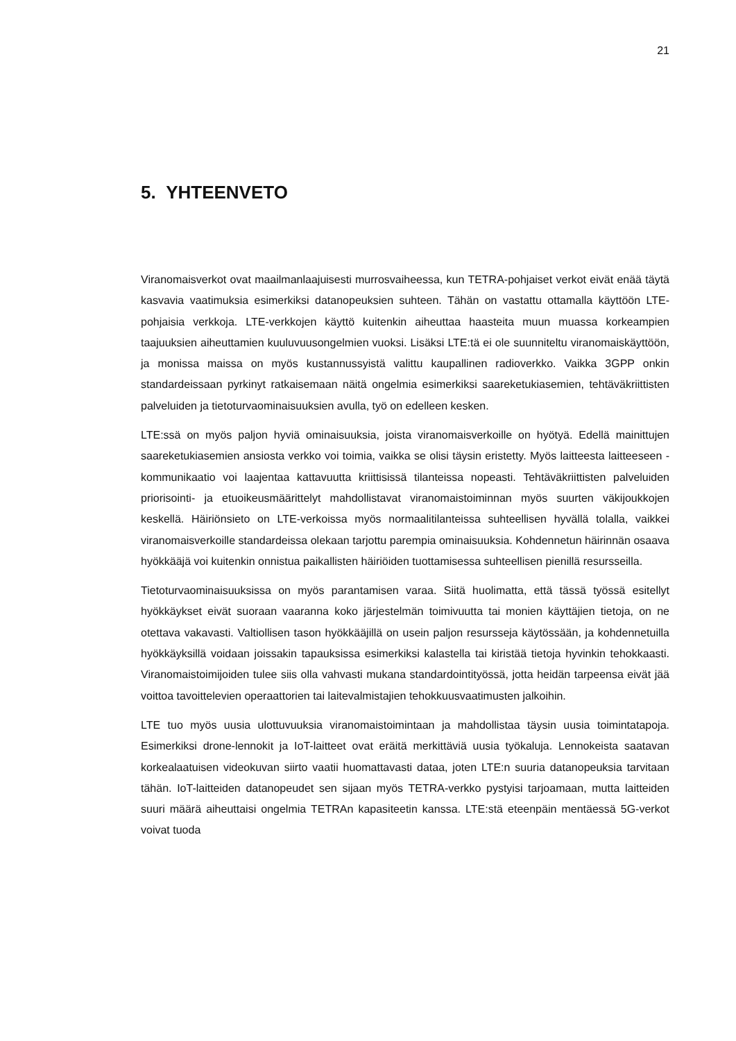21
5. YHTEENVETO
Viranomaisverkot ovat maailmanlaajuisesti murrosvaiheessa, kun TETRA-pohjaiset verkot eivät enää täytä kasvavia vaatimuksia esimerkiksi datanopeuksien suhteen. Tähän on vastattu ottamalla käyttöön LTE-pohjaisia verkkoja. LTE-verkkojen käyttö kuitenkin aiheuttaa haasteita muun muassa korkeampien taajuuksien aiheuttamien kuuluvuusongelmien vuoksi. Lisäksi LTE:tä ei ole suunniteltu viranomaiskäyttöön, ja monissa maissa on myös kustannussyistä valittu kaupallinen radioverkko. Vaikka 3GPP onkin standardeissaan pyrkinyt ratkaisemaan näitä ongelmia esimerkiksi saareketukiasemien, tehtäväkriittisten palveluiden ja tietoturvaominaisuuksien avulla, työ on edelleen kesken.
LTE:ssä on myös paljon hyviä ominaisuuksia, joista viranomaisverkoille on hyötyä. Edellä mainittujen saareketukiasemien ansiosta verkko voi toimia, vaikka se olisi täysin eristetty. Myös laitteesta laitteeseen -kommunikaatio voi laajentaa kattavuutta kriittisissä tilanteissa nopeasti. Tehtäväkriittisten palveluiden priorisointi- ja etuoikeusmäärittelyt mahdollistavat viranomaistoiminnan myös suurten väkijoukkojen keskellä. Häiriönsieto on LTE-verkoissa myös normaalitilanteissa suhteellisen hyvällä tolalla, vaikkei viranomaisverkoille standardeissa olekaan tarjottu parempia ominaisuuksia. Kohdennetun häirinnän osaava hyökkääjä voi kuitenkin onnistua paikallisten häiriöiden tuottamisessa suhteellisen pienillä resursseilla.
Tietoturvaominaisuuksissa on myös parantamisen varaa. Siitä huolimatta, että tässä työssä esitellyt hyökkäykset eivät suoraan vaaranna koko järjestelmän toimivuutta tai monien käyttäjien tietoja, on ne otettava vakavasti. Valtiollisen tason hyökkääjillä on usein paljon resursseja käytössään, ja kohdennetuilla hyökkäyksillä voidaan joissakin tapauksissa esimerkiksi kalastella tai kiristää tietoja hyvinkin tehokkaasti. Viranomaistoimijoiden tulee siis olla vahvasti mukana standardointityössä, jotta heidän tarpeensa eivät jää voittoa tavoittelevien operaattorien tai laitevalmistajien tehokkuusvaatimusten jalkoihin.
LTE tuo myös uusia ulottuvuuksia viranomaistoimintaan ja mahdollistaa täysin uusia toimintatapoja. Esimerkiksi drone-lennokit ja IoT-laitteet ovat eräitä merkittäviä uusia työkaluja. Lennokeista saatavan korkealaatuisen videokuvan siirto vaatii huomattavasti dataa, joten LTE:n suuria datanopeuksia tarvitaan tähän. IoT-laitteiden datanopeudet sen sijaan myös TETRA-verkko pystyisi tarjoamaan, mutta laitteiden suuri määrä aiheuttaisi ongelmia TETRAn kapasiteetin kanssa. LTE:stä eteenpäin mentäessä 5G-verkot voivat tuoda